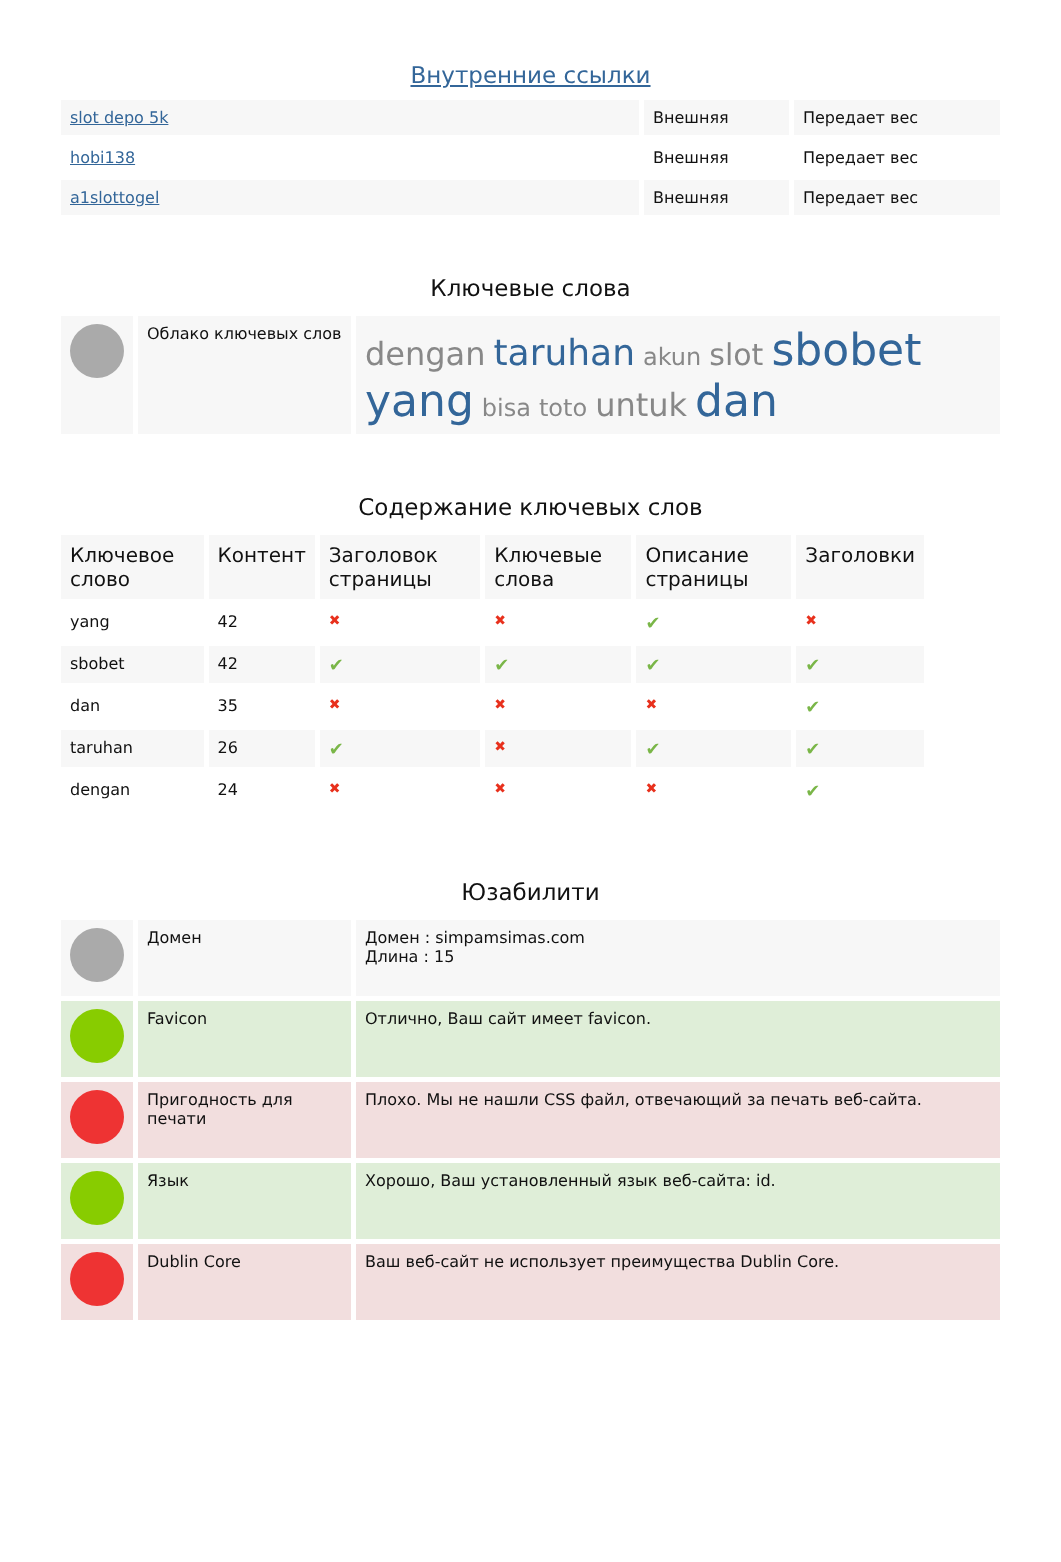Внутренние ссылки
| slot depo 5k | Внешняя | Передает вес |
| hobi138 | Внешняя | Передает вес |
| a1slottogel | Внешняя | Передает вес |
Ключевые слова
| | Облако ключевых слов | dengan taruhan akun slot sbobet yang bisa toto untuk dan |
Содержание ключевых слов
| Ключевое слово | Контент | Заголовок страницы | Ключевые слова | Описание страницы | Заголовки |
| --- | --- | --- | --- | --- | --- |
| yang | 42 | ✖ | ✖ | ✔ | ✖ |
| sbobet | 42 | ✔ | ✔ | ✔ | ✔ |
| dan | 35 | ✖ | ✖ | ✖ | ✔ |
| taruhan | 26 | ✔ | ✖ | ✔ | ✔ |
| dengan | 24 | ✖ | ✖ | ✖ | ✔ |
Юзабилити
| | Домен | Домен : simpamsimas.com Длина : 15 |
| | Favicon | Отлично, Ваш сайт имеет favicon. |
| | Пригодность для печати | Плохо. Мы не нашли CSS файл, отвечающий за печать веб-сайта. |
| | Язык | Хорошо, Ваш установленный язык веб-сайта: id. |
| | Dublin Core | Ваш веб-сайт не использует преимущества Dublin Core. |